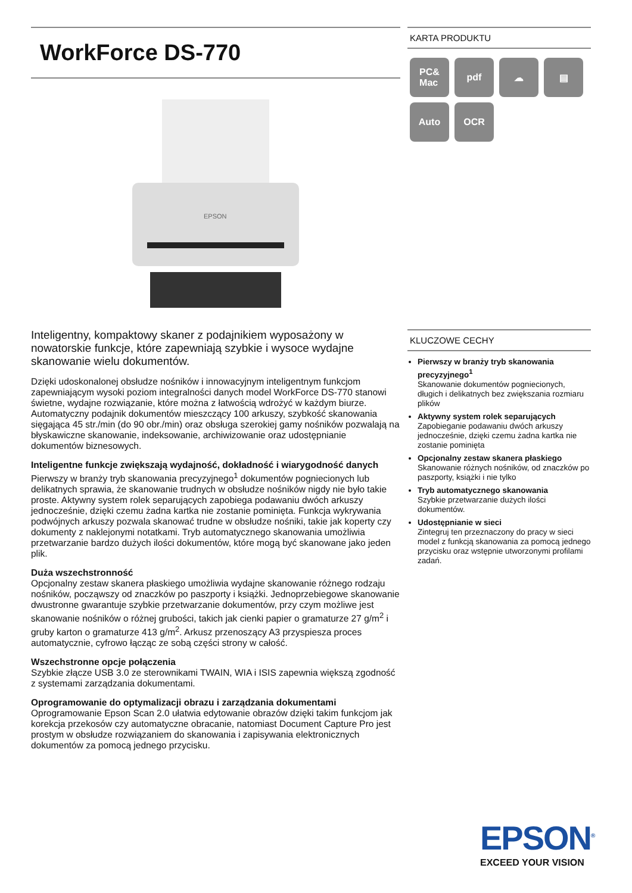WorkForce DS-770
EPSON
Inteligentny, kompaktowy skaner z podajnikiem wyposażony w nowatorskie funkcje, które zapewniają szybkie i wysoce wydajne skanowanie wielu dokumentów.
Dzięki udoskonalonej obsłudze nośników i innowacyjnym inteligentnym funkcjom zapewniającym wysoki poziom integralności danych model WorkForce DS-770 stanowi świetne, wydajne rozwiązanie, które można z łatwością wdrożyć w każdym biurze. Automatyczny podajnik dokumentów mieszczący 100 arkuszy, szybkość skanowania sięgająca 45 str./min (do 90 obr./min) oraz obsługa szerokiej gamy nośników pozwalają na błyskawiczne skanowanie, indeksowanie, archiwizowanie oraz udostępnianie dokumentów biznesowych.
Inteligentne funkcje zwiększają wydajność, dokładność i wiarygodność danych
Pierwszy w branży tryb skanowania precyzyjnego<sup>1</sup> dokumentów pogniecionych lub delikatnych sprawia, że skanowanie trudnych w obsłudze nośników nigdy nie było takie proste. Aktywny system rolek separujących zapobiega podawaniu dwóch arkuszy jednocześnie, dzięki czemu żadna kartka nie zostanie pominięta. Funkcja wykrywania podwójnych arkuszy pozwala skanować trudne w obsłudze nośniki, takie jak koperty czy dokumenty z naklejonymi notatkami. Tryb automatycznego skanowania umożliwia przetwarzanie bardzo dużych ilości dokumentów, które mogą być skanowane jako jeden plik.
Duża wszechstronność
Opcjonalny zestaw skanera płaskiego umożliwia wydajne skanowanie różnego rodzaju nośników, począwszy od znaczków po paszporty i książki. Jednoprzebiegowe skanowanie dwustronne gwarantuje szybkie przetwarzanie dokumentów, przy czym możliwe jest skanowanie nośników o różnej grubości, takich jak cienki papier o gramaturze 27 g/m<sup>2</sup> i gruby karton o gramaturze 413 g/m<sup>2</sup>. Arkusz przenoszący A3 przyspiesza proces automatycznie, cyfrowo łącząc ze sobą części strony w całość.
Wszechstronne opcje połączenia
Szybkie złącze USB 3.0 ze sterownikami TWAIN, WIA i ISIS zapewnia większą zgodność z systemami zarządzania dokumentami.
Oprogramowanie do optymalizacji obrazu i zarządzania dokumentami
Oprogramowanie Epson Scan 2.0 ułatwia edytowanie obrazów dzięki takim funkcjom jak korekcja przekosów czy automatyczne obracanie, natomiast Document Capture Pro jest prostym w obsłudze rozwiązaniem do skanowania i zapisywania elektronicznych dokumentów za pomocą jednego przycisku.
KARTA PRODUKTU
PC&
Mac
pdf
☁
▤
Auto
OCR
KLUCZOWE CECHY
Pierwszy w branży tryb skanowania precyzyjnego<sup>1</sup>
Skanowanie dokumentów pogniecionych, długich i delikatnych bez zwiększania rozmiaru plików
Aktywny system rolek separujących
Zapobieganie podawaniu dwóch arkuszy jednocześnie, dzięki czemu żadna kartka nie zostanie pominięta
Opcjonalny zestaw skanera płaskiego
Skanowanie różnych nośników, od znaczków po paszporty, książki i nie tylko
Tryb automatycznego skanowania
Szybkie przetwarzanie dużych ilości dokumentów.
Udostępnianie w sieci
Zintegruj ten przeznaczony do pracy w sieci model z funkcją skanowania za pomocą jednego przycisku oraz wstępnie utworzonymi profilami zadań.
EPSON<sup>®</sup>
EXCEED YOUR VISION